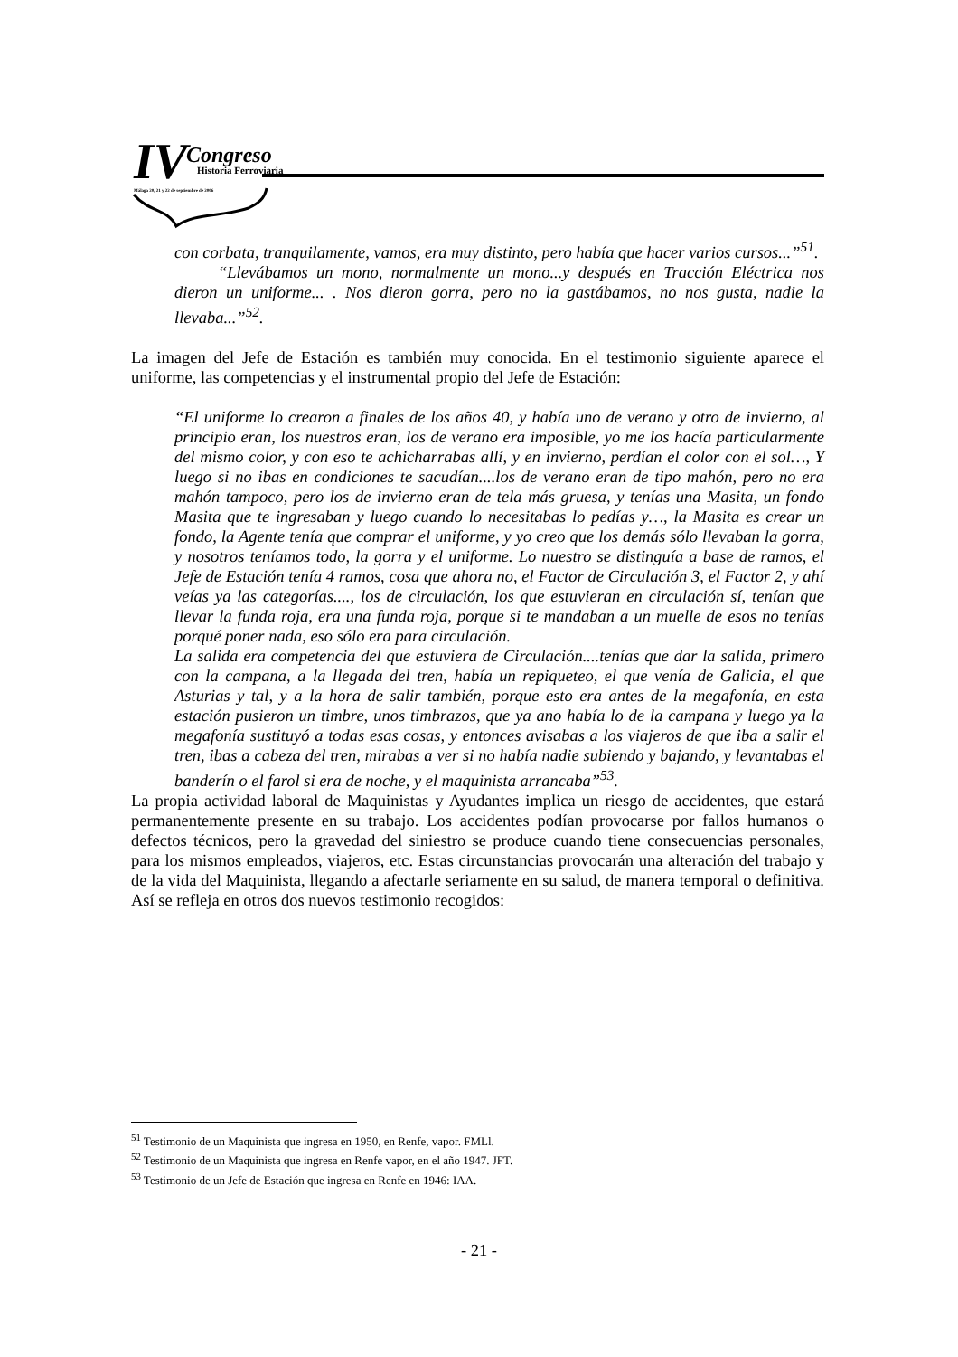IV
Congreso
Historia Ferroviaria
Málaga 20, 21 y 22 de septiembre de 2006
con corbata, tranquilamente, vamos, era muy distinto, pero había que hacer varios cursos...”<sup>51</sup>.
“Llevábamos un mono, normalmente un mono...y después en Tracción Eléctrica nos dieron un uniforme... . Nos dieron gorra, pero no la gastábamos, no nos gusta, nadie la llevaba...”<sup>52</sup>.
La imagen del Jefe de Estación es también muy conocida. En el testimonio siguiente aparece el uniforme, las competencias y el instrumental propio del Jefe de Estación:
“El uniforme lo crearon a finales de los años 40, y había uno de verano y otro de invierno, al principio eran, los nuestros eran, los de verano era imposible, yo me los hacía particularmente del mismo color, y con eso te achicharrabas allí, y en invierno, perdían el color con el sol…, Y luego si no ibas en condiciones te sacudían....los de verano eran de tipo mahón, pero no era mahón tampoco, pero los de invierno eran de tela más gruesa, y tenías una Masita, un fondo Masita que te ingresaban y luego cuando lo necesitabas lo pedías y…, la Masita es crear un fondo, la Agente tenía que comprar el uniforme, y yo creo que los demás sólo llevaban la gorra, y nosotros teníamos todo, la gorra y el uniforme. Lo nuestro se distinguía a base de ramos, el Jefe de Estación tenía 4 ramos, cosa que ahora no, el Factor de Circulación 3, el Factor 2, y ahí veías ya las categorías...., los de circulación, los que estuvieran en circulación sí, tenían que llevar la funda roja, era una funda roja, porque si te mandaban a un muelle de esos no tenías porqué poner nada, eso sólo era para circulación.
La salida era competencia del que estuviera de Circulación....tenías que dar la salida, primero con la campana, a la llegada del tren, había un repiqueteo, el que venía de Galicia, el que Asturias y tal, y a la hora de salir también, porque esto era antes de la megafonía, en esta estación pusieron un timbre, unos timbrazos, que ya ano había lo de la campana y luego ya la megafonía sustituyó a todas esas cosas, y entonces avisabas a los viajeros de que iba a salir el tren, ibas a cabeza del tren, mirabas a ver si no había nadie subiendo y bajando, y levantabas el banderín o el farol si era de noche, y el maquinista arrancaba”<sup>53</sup>.
La propia actividad laboral de Maquinistas y Ayudantes implica un riesgo de accidentes, que estará permanentemente presente en su trabajo. Los accidentes podían provocarse por fallos humanos o defectos técnicos, pero la gravedad del siniestro se produce cuando tiene consecuencias personales, para los mismos empleados, viajeros, etc. Estas circunstancias provocarán una alteración del trabajo y de la vida del Maquinista, llegando a afectarle seriamente en su salud, de manera temporal o definitiva. Así se refleja en otros dos nuevos testimonio recogidos:
<sup>51</sup> Testimonio de un Maquinista que ingresa en 1950, en Renfe, vapor. FMLl.
<sup>52</sup> Testimonio de un Maquinista que ingresa en Renfe vapor, en el año 1947. JFT.
<sup>53</sup> Testimonio de un Jefe de Estación que ingresa en Renfe en 1946: IAA.
- 21 -